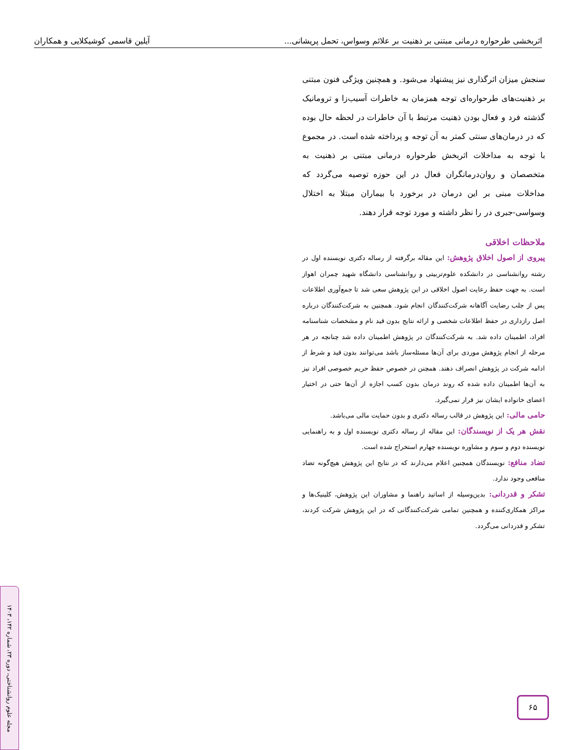اثربخشی طرحواره درمانی مبتنی بر ذهنیت بر علائم وسواس، تحمل پریشانی... آیلین قاسمی کوشیکلایی و همکاران
سنجش میزان اثرگذاری نیز پیشنهاد می‌شود. و همچنین ویژگی فنون مبتنی بر ذهنیت‌های طرحواره‌ای توجه همزمان به خاطرات آسیب‌زا و ترومانیک گذشته فرد و فعال بودن ذهنیت مرتبط با آن خاطرات در لحظه حال بوده که در درمان‌های سنتی کمتر به آن توجه و پرداخته شده است. در مجموع با توجه به مداخلات اثربخش طرحواره درمانی مبتنی بر ذهنیت به متخصصان و روان‌درمانگران فعال در این حوزه توصیه می‌گردد که مداخلات مبنی بر این درمان در برخورد با بیماران مبتلا به اختلال وسواسی-جبری در را نظر داشته و مورد توجه قرار دهند.
ملاحظات اخلاقی
پیروی از اصول اخلاق پژوهش: این مقاله برگرفته از رساله دکتری نویسنده اول در رشته روانشناسی در دانشکده علوم‌تربیتی و روانشناسی دانشگاه شهید چمران اهواز است. به جهت حفظ رعایت اصول اخلاقی در این پژوهش سعی شد تا جمع‌آوری اطلاعات پس از جلب رضایت آگاهانه شرکت‌کنندگان انجام شود. همچنین به شرکت‌کنندگان درباره اصل رازداری در حفظ اطلاعات شخصی و ارائه نتایج بدون قید نام و مشخصات شناسنامه افراد، اطمینان داده شد. به شرکت‌کنندگان در پژوهش اطمینان داده شد چنانچه در هر مرحله از انجام پژوهش موردی برای آن‌ها مسئله‌ساز باشد می‌توانند بدون قید و شرط از ادامه شرکت در پژوهش انصراف دهند. همچنن در خصوص حفظ حریم خصوصی افراد نیز به آن‌ها اطمینان داده شده که روند درمان بدون کسب اجازه از آن‌ها حتی در اختیار اعضای خانواده ایشان نیز قرار نمی‌گیرد.
حامی مالی: این پژوهش در قالب رساله دکتری و بدون حمایت مالی می‌باشد.
نقش هر یک از نویسندگان: این مقاله از رساله دکتری نویسنده اول و به راهنمایی نویسنده دوم و سوم و مشاوره نویسنده چهارم استخراج شده است.
تضاد منافع: نویسندگان همچنین اعلام می‌دارند که در نتایج این پژوهش هیچ‌گونه تضاد منافعی وجود ندارد.
تشکر و قدردانی: بدین‌وسیله از اساتید راهنما و مشاوران این پژوهش، کلینیک‌ها و مراکز همکاری‌کننده و همچنین تمامی شرکت‌کنندگانی که در این پژوهش شرکت کردند، تشکر و قدردانی می‌گردد.
۶۵
مجله علوم روانشناختی، دوره ۲۳، شماره ۱۴۲، ۱۴۰۳